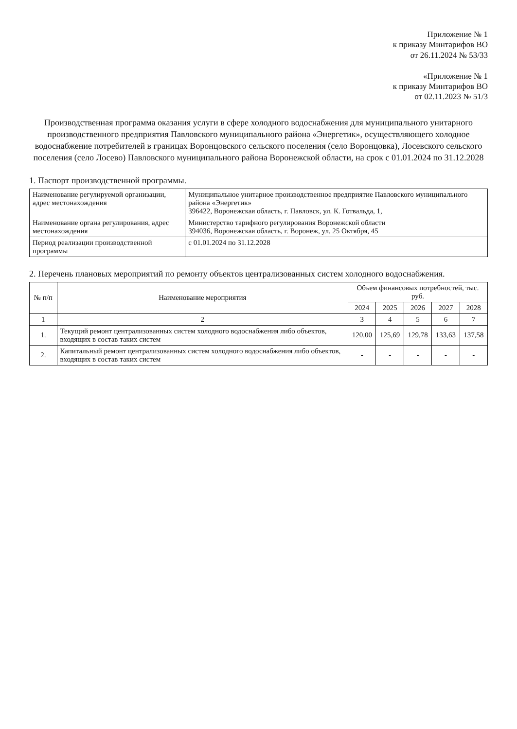Приложение № 1
к приказу Минтарифов ВО
от 26.11.2024 № 53/33
«Приложение № 1
к приказу Минтарифов ВО
от 02.11.2023 № 51/3
Производственная программа оказания услуги в сфере холодного водоснабжения для муниципального унитарного производственного предприятия Павловского муниципального района «Энергетик», осуществляющего холодное водоснабжение потребителей в границах Воронцовского сельского поселения (село Воронцовка), Лосевского сельского поселения (село Лосево) Павловского муниципального района Воронежской области, на срок с 01.01.2024 по 31.12.2028
1. Паспорт производственной программы.
| Наименование регулируемой организации, адрес местонахождения | Муниципальное унитарное производственное предприятие Павловского муниципального района «Энергетик» 396422, Воронежская область, г. Павловск, ул. К. Готвальда, 1, |
| Наименование органа регулирования, адрес местонахождения | Министерство тарифного регулирования Воронежской области 394036, Воронежская область, г. Воронеж, ул. 25 Октября, 45 |
| Период реализации производственной программы | с 01.01.2024 по 31.12.2028 |
2. Перечень плановых мероприятий по ремонту объектов централизованных систем холодного водоснабжения.
| № п/п | Наименование мероприятия | Объем финансовых потребностей, тыс. руб. | | | | |
| --- | --- | --- | --- | --- | --- | --- |
| | | 2024 | 2025 | 2026 | 2027 | 2028 |
| 1 | 2 | 3 | 4 | 5 | 6 | 7 |
| 1. | Текущий ремонт централизованных систем холодного водоснабжения либо объектов, входящих в состав таких систем | 120,00 | 125,69 | 129,78 | 133,63 | 137,58 |
| 2. | Капитальный ремонт централизованных систем холодного водоснабжения либо объектов, входящих в состав таких систем | - | - | - | - | - |